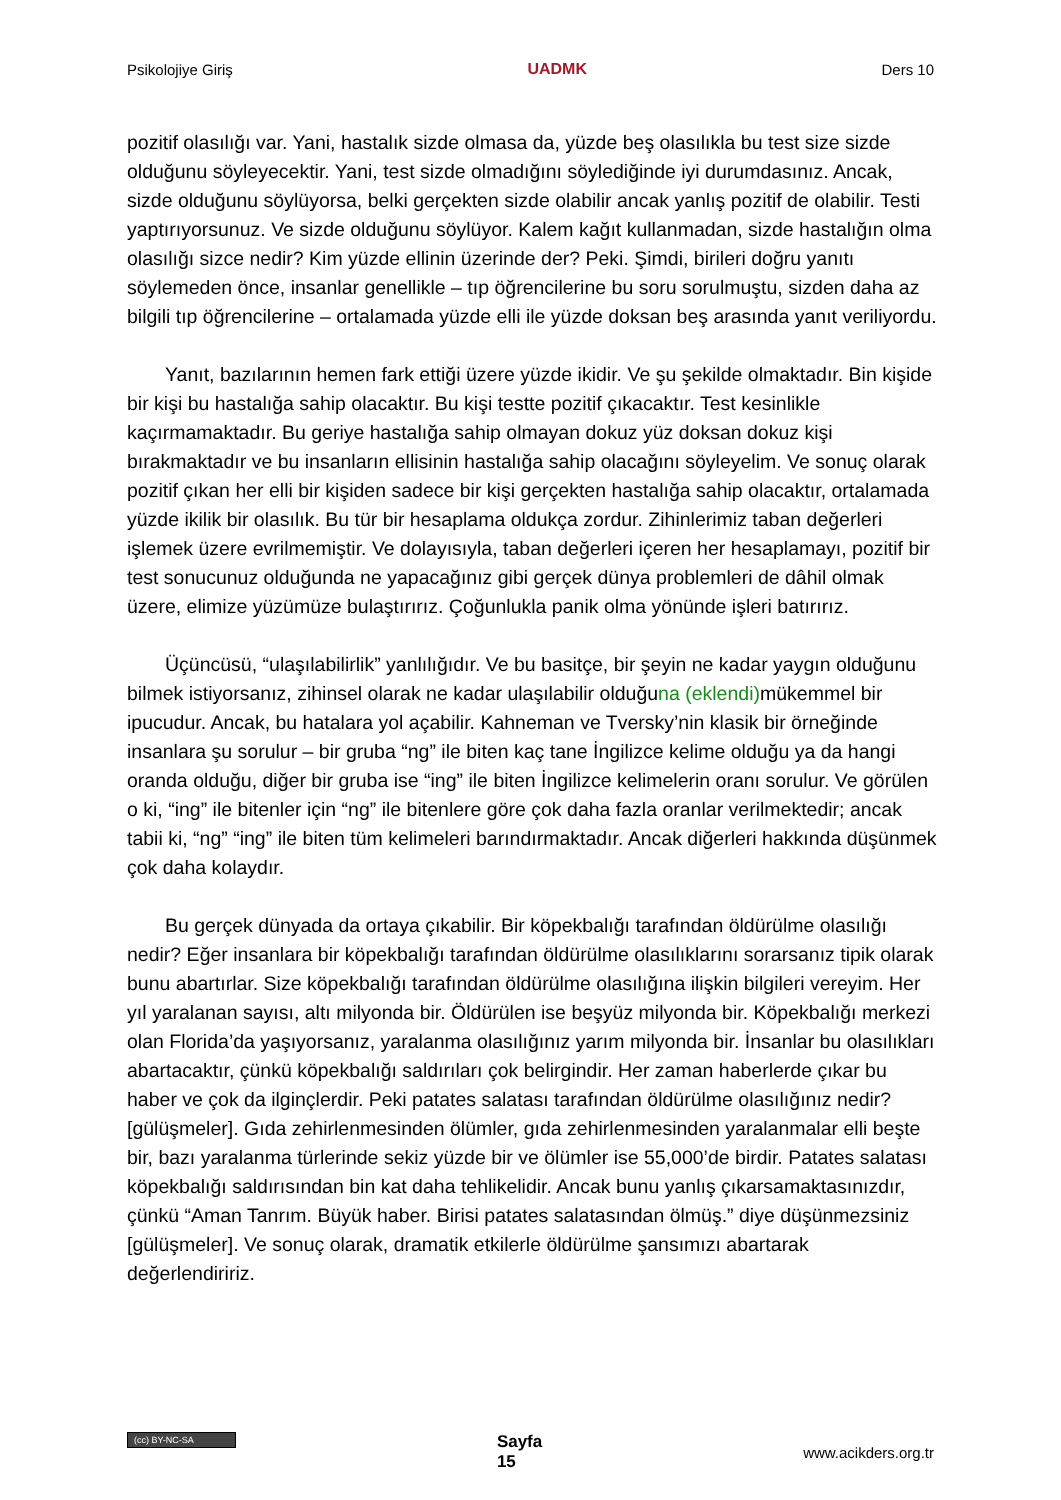Psikolojiye Giriş UADMK Ders 10
pozitif olasılığı var. Yani, hastalık sizde olmasa da, yüzde beş olasılıkla bu test size sizde olduğunu söyleyecektir. Yani, test sizde olmadığını söylediğinde iyi durumdasınız. Ancak, sizde olduğunu söylüyorsa, belki gerçekten sizde olabilir ancak yanlış pozitif de olabilir. Testi yaptırıyorsunuz. Ve sizde olduğunu söylüyor. Kalem kağıt kullanmadan, sizde hastalığın olma olasılığı sizce nedir? Kim yüzde ellinin üzerinde der? Peki. Şimdi, birileri doğru yanıtı söylemeden önce, insanlar genellikle – tıp öğrencilerine bu soru sorulmuştu, sizden daha az bilgili tıp öğrencilerine – ortalamada yüzde elli ile yüzde doksan beş arasında yanıt veriliyordu.
Yanıt, bazılarının hemen fark ettiği üzere yüzde ikidir. Ve şu şekilde olmaktadır. Bin kişide bir kişi bu hastalığa sahip olacaktır. Bu kişi testte pozitif çıkacaktır. Test kesinlikle kaçırmamaktadır. Bu geriye hastalığa sahip olmayan dokuz yüz doksan dokuz kişi bırakmaktadır ve bu insanların ellisinin hastalığa sahip olacağını söyleyelim. Ve sonuç olarak pozitif çıkan her elli bir kişiden sadece bir kişi gerçekten hastalığa sahip olacaktır, ortalamada yüzde ikilik bir olasılık. Bu tür bir hesaplama oldukça zordur. Zihinlerimiz taban değerleri işlemek üzere evrilmemiştir. Ve dolayısıyla, taban değerleri içeren her hesaplamayı, pozitif bir test sonucunuz olduğunda ne yapacağınız gibi gerçek dünya problemleri de dâhil olmak üzere, elimize yüzümüze bulaştırırız. Çoğunlukla panik olma yönünde işleri batırırız.
Üçüncüsü, “ulaşılabilirlik” yanlılığıdır. Ve bu basitçe, bir şeyin ne kadar yaygın olduğunu bilmek istiyorsanız, zihinsel olarak ne kadar ulaşılabilir olduğuna (eklendi) mükemmel bir ipucudur. Ancak, bu hatalara yol açabilir. Kahneman ve Tversky’nin klasik bir örneğinde insanlara şu sorulur – bir gruba “ng” ile biten kaç tane İngilizce kelime olduğu ya da hangi oranda olduğu, diğer bir gruba ise “ing” ile biten İngilizce kelimelerin oranı sorulur. Ve görülen o ki, “ing” ile bitenler için “ng” ile bitenlere göre çok daha fazla oranlar verilmektedir; ancak tabii ki, “ng” “ing” ile biten tüm kelimeleri barındırmaktadır. Ancak diğerleri hakkında düşünmek çok daha kolaydır.
Bu gerçek dünyada da ortaya çıkabilir. Bir köpekbalığı tarafından öldürülme olasılığı nedir? Eğer insanlara bir köpekbalığı tarafından öldürülme olasılıklarını sorarsanız tipik olarak bunu abartırlar. Size köpekbalığı tarafından öldürülme olasılığına ilişkin bilgileri vereyim. Her yıl yaralanan sayısı, altı milyonda bir. Öldürülen ise beşyüz milyonda bir. Köpekbalığı merkezi olan Florida’da yaşıyorsanız, yaralanma olasılığınız yarım milyonda bir. İnsanlar bu olasılıkları abartacaktır, çünkü köpekbalığı saldırıları çok belirgindir. Her zaman haberlerde çıkar bu haber ve çok da ilginçlerdir. Peki patates salatası tarafından öldürülme olasılığınız nedir? [gülüşmeler]. Gıda zehirlenmesinden ölümler, gıda zehirlenmesinden yaralanmalar elli beşte bir, bazı yaralanma türlerinde sekiz yüzde bir ve ölümler ise 55,000’de birdir. Patates salatası köpekbalığı saldırısından bin kat daha tehlikelidir. Ancak bunu yanlış çıkarsamaktasınızdır, çünkü “Aman Tanrım. Büyük haber. Birisi patates salatasından ölmüş.” diye düşünmezsiniz [gülüşmeler]. Ve sonuç olarak, dramatik etkilerle öldürülme şansımızı abartarak değerlendiririz.
(cc) BY-NC-SA Sayfa
15 www.acikders.org.tr